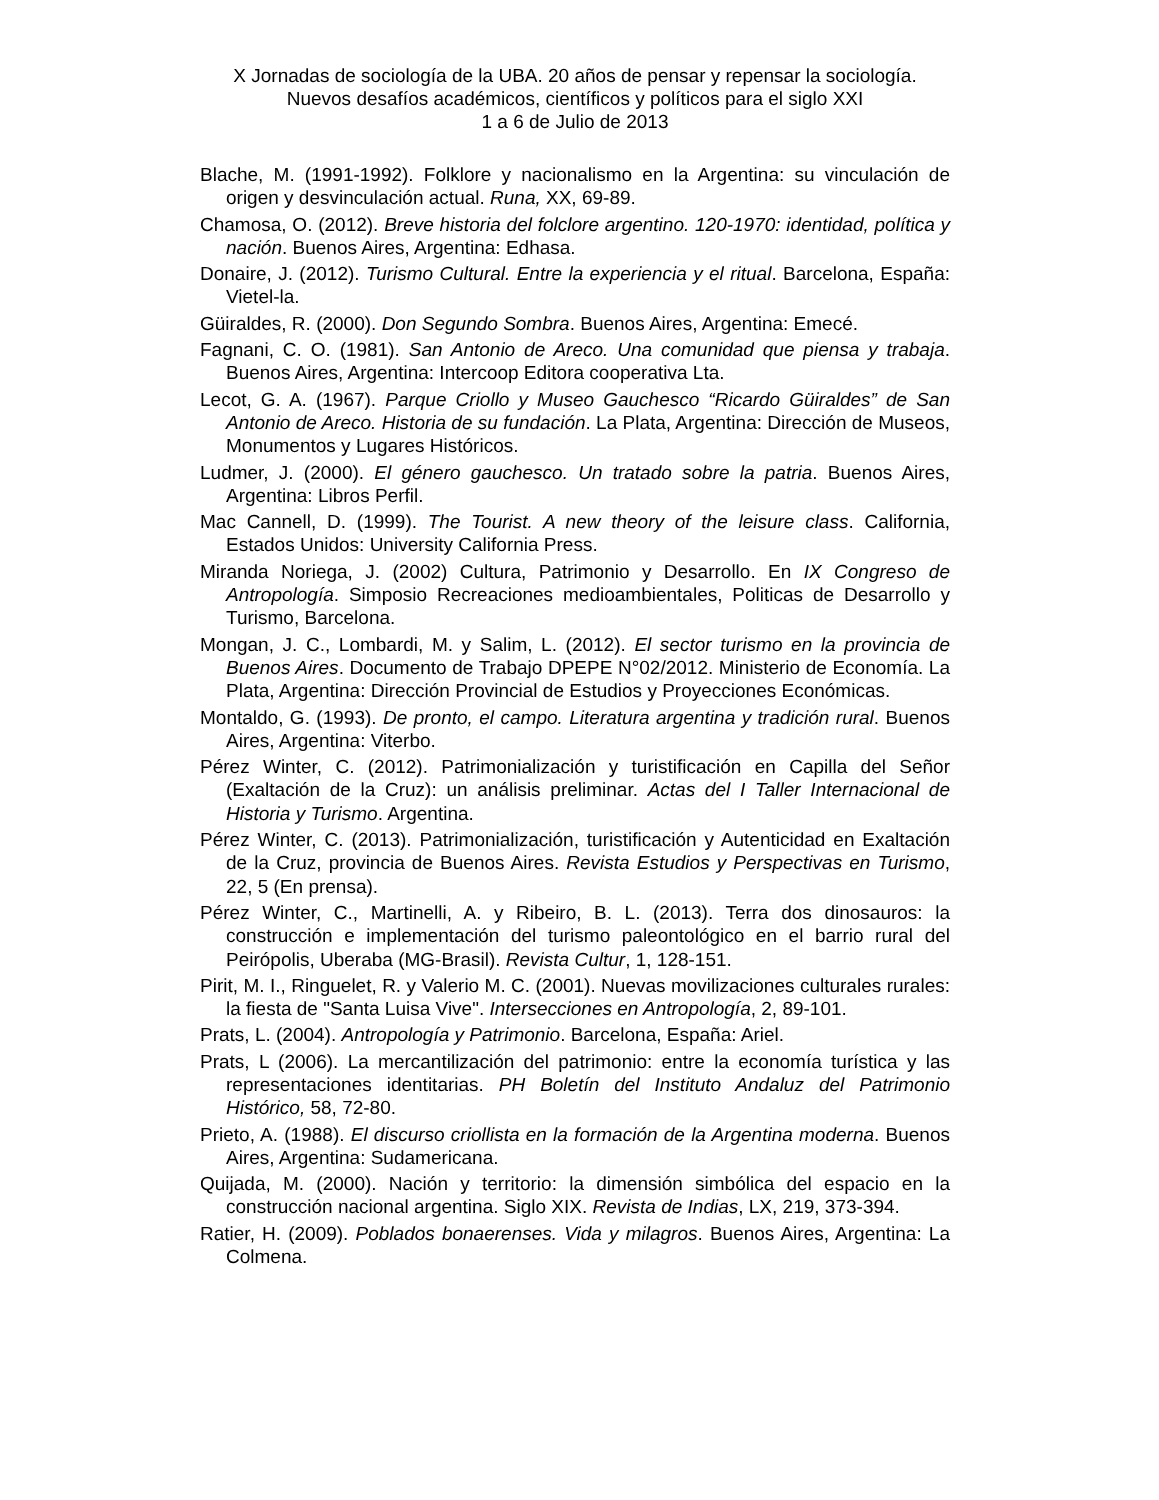X Jornadas de sociología de la UBA. 20 años de pensar y repensar la sociología. Nuevos desafíos académicos, científicos y políticos para el siglo XXI
1 a 6 de Julio de 2013
Blache, M. (1991-1992). Folklore y nacionalismo en la Argentina: su vinculación de origen y desvinculación actual. Runa, XX, 69-89.
Chamosa, O. (2012). Breve historia del folclore argentino. 120-1970: identidad, política y nación. Buenos Aires, Argentina: Edhasa.
Donaire, J. (2012). Turismo Cultural. Entre la experiencia y el ritual. Barcelona, España: Vietel-la.
Güiraldes, R. (2000). Don Segundo Sombra. Buenos Aires, Argentina: Emecé.
Fagnani, C. O. (1981). San Antonio de Areco. Una comunidad que piensa y trabaja. Buenos Aires, Argentina: Intercoop Editora cooperativa Lta.
Lecot, G. A. (1967). Parque Criollo y Museo Gauchesco “Ricardo Güiraldes” de San Antonio de Areco. Historia de su fundación. La Plata, Argentina: Dirección de Museos, Monumentos y Lugares Históricos.
Ludmer, J. (2000). El género gauchesco. Un tratado sobre la patria. Buenos Aires, Argentina: Libros Perfil.
Mac Cannell, D. (1999). The Tourist. A new theory of the leisure class. California, Estados Unidos: University California Press.
Miranda Noriega, J. (2002) Cultura, Patrimonio y Desarrollo. En IX Congreso de Antropología. Simposio Recreaciones medioambientales, Politicas de Desarrollo y Turismo, Barcelona.
Mongan, J. C., Lombardi, M. y Salim, L. (2012). El sector turismo en la provincia de Buenos Aires. Documento de Trabajo DPEPE N°02/2012. Ministerio de Economía. La Plata, Argentina: Dirección Provincial de Estudios y Proyecciones Económicas.
Montaldo, G. (1993). De pronto, el campo. Literatura argentina y tradición rural. Buenos Aires, Argentina: Viterbo.
Pérez Winter, C. (2012). Patrimonialización y turistificación en Capilla del Señor (Exaltación de la Cruz): un análisis preliminar. Actas del I Taller Internacional de Historia y Turismo. Argentina.
Pérez Winter, C. (2013). Patrimonialización, turistificación y Autenticidad en Exaltación de la Cruz, provincia de Buenos Aires. Revista Estudios y Perspectivas en Turismo, 22, 5 (En prensa).
Pérez Winter, C., Martinelli, A. y Ribeiro, B. L. (2013). Terra dos dinosauros: la construcción e implementación del turismo paleontológico en el barrio rural del Peirópolis, Uberaba (MG-Brasil). Revista Cultur, 1, 128-151.
Pirit, M. I., Ringuelet, R. y Valerio M. C. (2001). Nuevas movilizaciones culturales rurales: la fiesta de "Santa Luisa Vive". Intersecciones en Antropología, 2, 89-101.
Prats, L. (2004). Antropología y Patrimonio. Barcelona, España: Ariel.
Prats, L (2006). La mercantilización del patrimonio: entre la economía turística y las representaciones identitarias. PH Boletín del Instituto Andaluz del Patrimonio Histórico, 58, 72-80.
Prieto, A. (1988). El discurso criollista en la formación de la Argentina moderna. Buenos Aires, Argentina: Sudamericana.
Quijada, M. (2000). Nación y territorio: la dimensión simbólica del espacio en la construcción nacional argentina. Siglo XIX. Revista de Indias, LX, 219, 373-394.
Ratier, H. (2009). Poblados bonaerenses. Vida y milagros. Buenos Aires, Argentina: La Colmena.